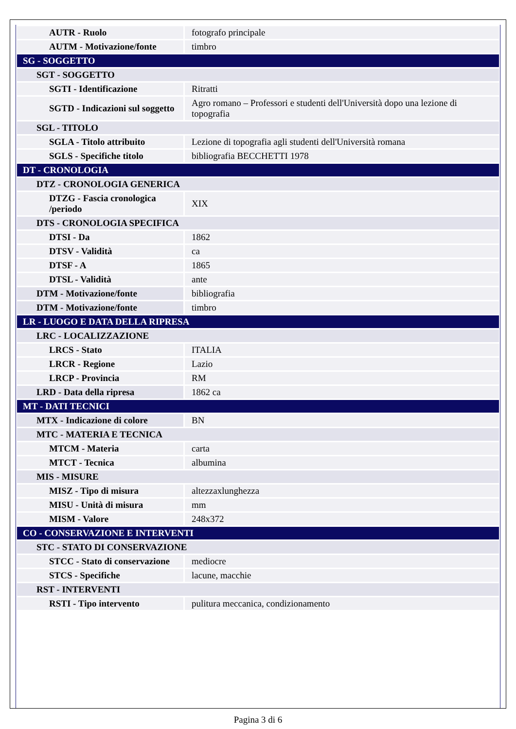| AUTR - Ruolo | fotografo principale |
| AUTM - Motivazione/fonte | timbro |
| SG - SOGGETTO | |
| SGT - SOGGETTO | |
| SGTI - Identificazione | Ritratti |
| SGTD - Indicazioni sul soggetto | Agro romano – Professori e studenti dell'Università dopo una lezione di topografia |
| SGL - TITOLO | |
| SGLA - Titolo attribuito | Lezione di topografia agli studenti dell'Università romana |
| SGLS - Specifiche titolo | bibliografia BECCHETTI 1978 |
| DT - CRONOLOGIA | |
| DTZ - CRONOLOGIA GENERICA | |
| DTZG - Fascia cronologica /periodo | XIX |
| DTS - CRONOLOGIA SPECIFICA | |
| DTSI - Da | 1862 |
| DTSV - Validità | ca |
| DTSF - A | 1865 |
| DTSL - Validità | ante |
| DTM - Motivazione/fonte | bibliografia |
| DTM - Motivazione/fonte | timbro |
| LR - LUOGO E DATA DELLA RIPRESA | |
| LRC - LOCALIZZAZIONE | |
| LRCS - Stato | ITALIA |
| LRCR - Regione | Lazio |
| LRCP - Provincia | RM |
| LRD - Data della ripresa | 1862 ca |
| MT - DATI TECNICI | |
| MTX - Indicazione di colore | BN |
| MTC - MATERIA E TECNICA | |
| MTCM - Materia | carta |
| MTCT - Tecnica | albumina |
| MIS - MISURE | |
| MISZ - Tipo di misura | altezzaxlunghezza |
| MISU - Unità di misura | mm |
| MISM - Valore | 248x372 |
| CO - CONSERVAZIONE E INTERVENTI | |
| STC - STATO DI CONSERVAZIONE | |
| STCC - Stato di conservazione | mediocre |
| STCS - Specifiche | lacune, macchie |
| RST - INTERVENTI | |
| RSTI - Tipo intervento | pulitura meccanica, condizionamento |
Pagina 3 di 6